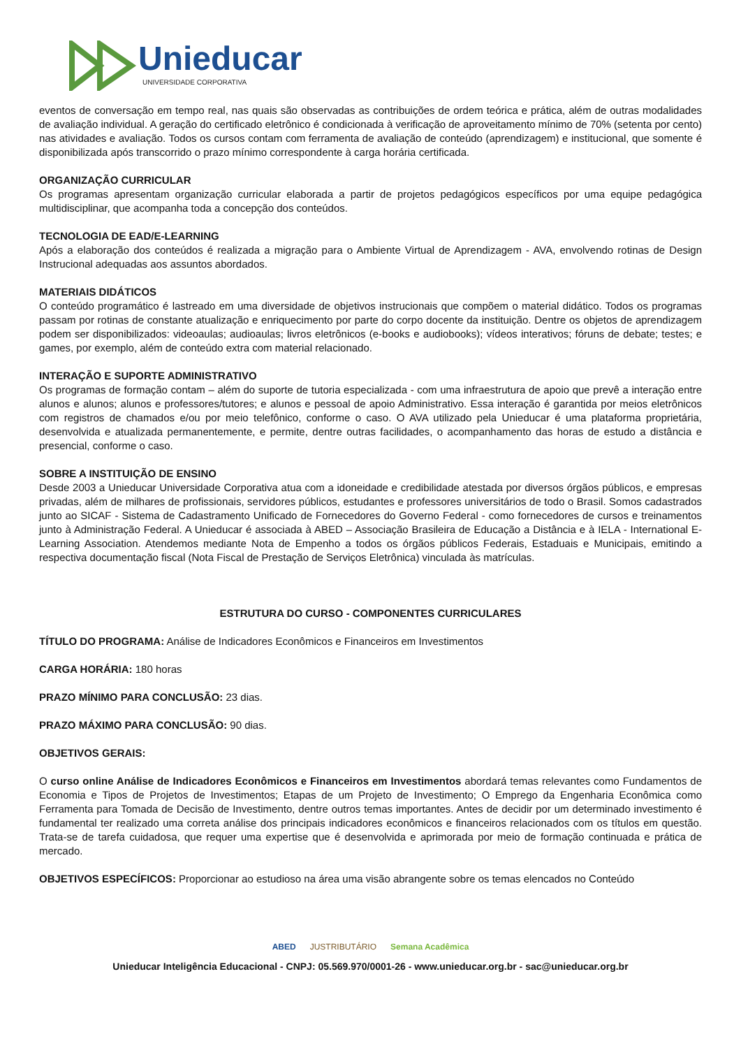Unieducar
UNIVERSIDADE CORPORATIVA
eventos de conversação em tempo real, nas quais são observadas as contribuições de ordem teórica e prática, além de outras modalidades de avaliação individual. A geração do certificado eletrônico é condicionada à verificação de aproveitamento mínimo de 70% (setenta por cento) nas atividades e avaliação. Todos os cursos contam com ferramenta de avaliação de conteúdo (aprendizagem) e institucional, que somente é disponibilizada após transcorrido o prazo mínimo correspondente à carga horária certificada.
ORGANIZAÇÃO CURRICULAR
Os programas apresentam organização curricular elaborada a partir de projetos pedagógicos específicos por uma equipe pedagógica multidisciplinar, que acompanha toda a concepção dos conteúdos.
TECNOLOGIA DE EAD/E-LEARNING
Após a elaboração dos conteúdos é realizada a migração para o Ambiente Virtual de Aprendizagem - AVA, envolvendo rotinas de Design Instrucional adequadas aos assuntos abordados.
MATERIAIS DIDÁTICOS
O conteúdo programático é lastreado em uma diversidade de objetivos instrucionais que compõem o material didático. Todos os programas passam por rotinas de constante atualização e enriquecimento por parte do corpo docente da instituição. Dentre os objetos de aprendizagem podem ser disponibilizados: videoaulas; audioaulas; livros eletrônicos (e-books e audiobooks); vídeos interativos; fóruns de debate; testes; e games, por exemplo, além de conteúdo extra com material relacionado.
INTERAÇÃO E SUPORTE ADMINISTRATIVO
Os programas de formação contam – além do suporte de tutoria especializada - com uma infraestrutura de apoio que prevê a interação entre alunos e alunos; alunos e professores/tutores; e alunos e pessoal de apoio Administrativo. Essa interação é garantida por meios eletrônicos com registros de chamados e/ou por meio telefônico, conforme o caso. O AVA utilizado pela Unieducar é uma plataforma proprietária, desenvolvida e atualizada permanentemente, e permite, dentre outras facilidades, o acompanhamento das horas de estudo a distância e presencial, conforme o caso.
SOBRE A INSTITUIÇÃO DE ENSINO
Desde 2003 a Unieducar Universidade Corporativa atua com a idoneidade e credibilidade atestada por diversos órgãos públicos, e empresas privadas, além de milhares de profissionais, servidores públicos, estudantes e professores universitários de todo o Brasil. Somos cadastrados junto ao SICAF - Sistema de Cadastramento Unificado de Fornecedores do Governo Federal - como fornecedores de cursos e treinamentos junto à Administração Federal. A Unieducar é associada à ABED – Associação Brasileira de Educação a Distância e à IELA - International E-Learning Association. Atendemos mediante Nota de Empenho a todos os órgãos públicos Federais, Estaduais e Municipais, emitindo a respectiva documentação fiscal (Nota Fiscal de Prestação de Serviços Eletrônica) vinculada às matrículas.
ESTRUTURA DO CURSO - COMPONENTES CURRICULARES
TÍTULO DO PROGRAMA: Análise de Indicadores Econômicos e Financeiros em Investimentos
CARGA HORÁRIA: 180 horas
PRAZO MÍNIMO PARA CONCLUSÃO: 23 dias.
PRAZO MÁXIMO PARA CONCLUSÃO: 90 dias.
OBJETIVOS GERAIS:
O curso online Análise de Indicadores Econômicos e Financeiros em Investimentos abordará temas relevantes como Fundamentos de Economia e Tipos de Projetos de Investimentos; Etapas de um Projeto de Investimento; O Emprego da Engenharia Econômica como Ferramenta para Tomada de Decisão de Investimento, dentre outros temas importantes. Antes de decidir por um determinado investimento é fundamental ter realizado uma correta análise dos principais indicadores econômicos e financeiros relacionados com os títulos em questão. Trata-se de tarefa cuidadosa, que requer uma expertise que é desenvolvida e aprimorada por meio de formação continuada e prática de mercado.
OBJETIVOS ESPECÍFICOS: Proporcionar ao estudioso na área uma visão abrangente sobre os temas elencados no Conteúdo
ABED JUSTRIBUTÁRIO Semana Acadêmica
Unieducar Inteligência Educacional - CNPJ: 05.569.970/0001-26 - www.unieducar.org.br - sac@unieducar.org.br